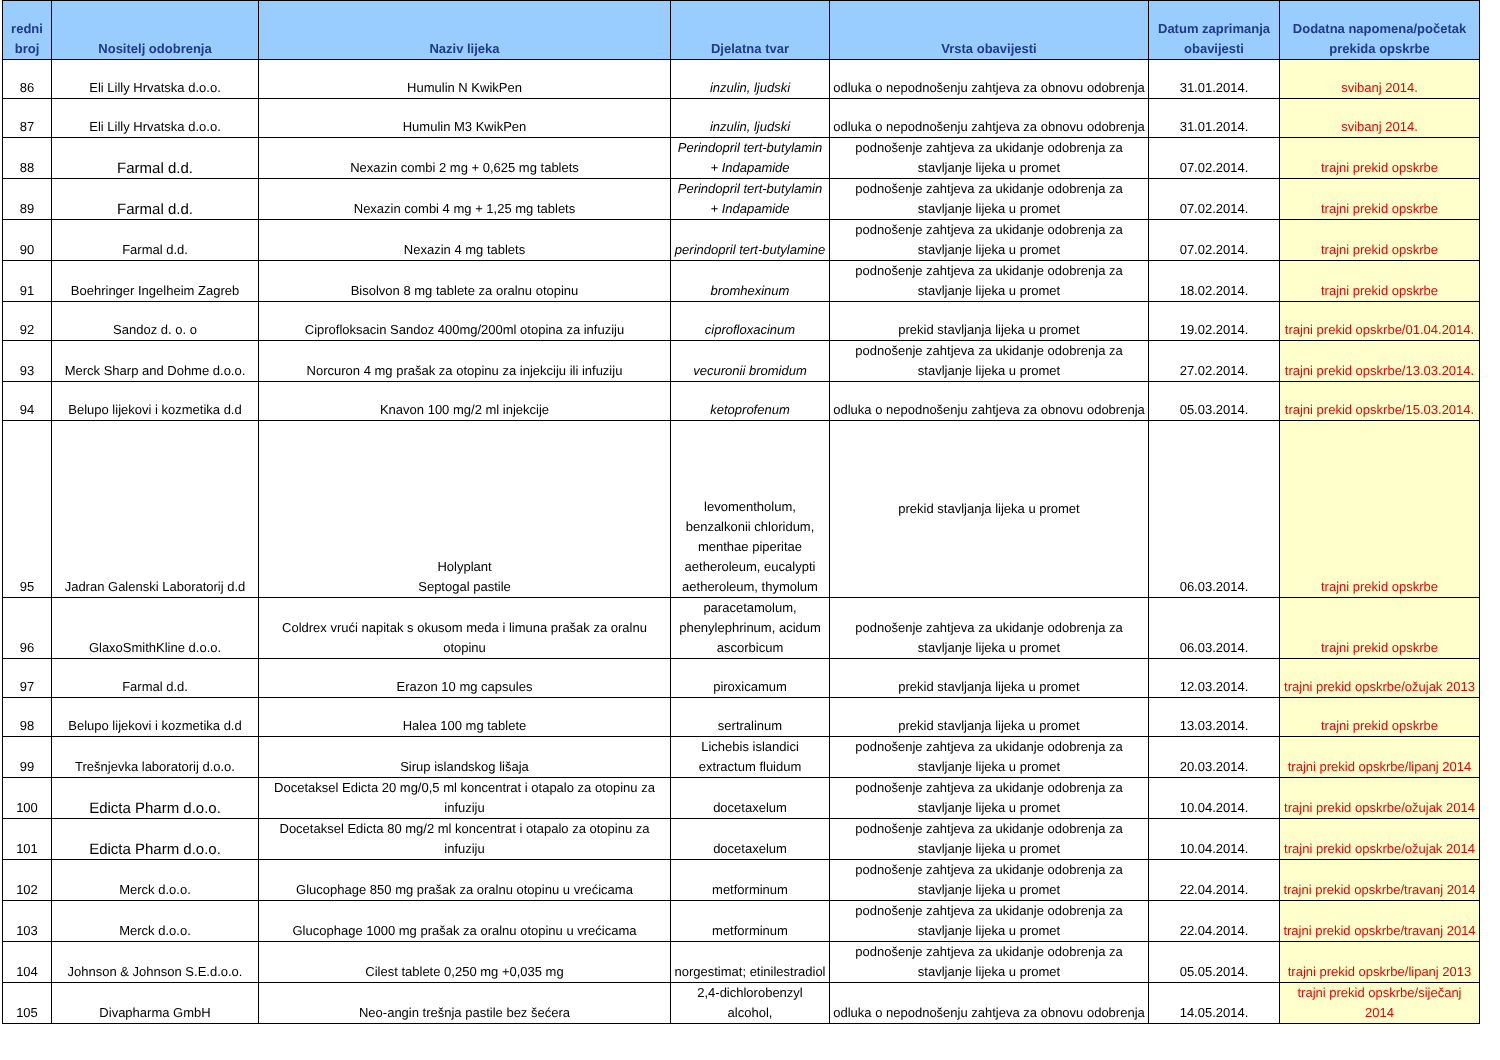| redni broj | Nositelj odobrenja | Naziv lijeka | Djelatna tvar | Vrsta obavijesti | Datum zaprimanja obavijesti | Dodatna napomena/početak prekida opskrbe |
| --- | --- | --- | --- | --- | --- | --- |
| 86 | Eli Lilly Hrvatska d.o.o. | Humulin N KwikPen | inzulin, ljudski | odluka o nepodnošenju zahtjeva za obnovu odobrenja | 31.01.2014. | svibanj 2014. |
| 87 | Eli Lilly Hrvatska d.o.o. | Humulin M3 KwikPen | inzulin, ljudski | odluka o nepodnošenju zahtjeva za obnovu odobrenja | 31.01.2014. | svibanj 2014. |
| 88 | Farmal d.d. | Nexazin combi 2 mg + 0,625 mg tablets | Perindopril tert-butylamin + Indapamide | podnošenje zahtjeva za ukidanje odobrenja za stavljanje lijeka u promet | 07.02.2014. | trajni prekid opskrbe |
| 89 | Farmal d.d. | Nexazin combi 4 mg + 1,25 mg tablets | Perindopril tert-butylamin + Indapamide | podnošenje zahtjeva za ukidanje odobrenja za stavljanje lijeka u promet | 07.02.2014. | trajni prekid opskrbe |
| 90 | Farmal d.d. | Nexazin 4 mg tablets | perindopril tert-butylamine | podnošenje zahtjeva za ukidanje odobrenja za stavljanje lijeka u promet | 07.02.2014. | trajni prekid opskrbe |
| 91 | Boehringer Ingelheim Zagreb | Bisolvon 8 mg tablete za oralnu otopinu | bromhexinum | podnošenje zahtjeva za ukidanje odobrenja za stavljanje lijeka u promet | 18.02.2014. | trajni prekid opskrbe |
| 92 | Sandoz d. o. o | Ciprofloksacin Sandoz 400mg/200ml otopina za infuziju | ciprofloxacinum | prekid stavljanja lijeka u promet | 19.02.2014. | trajni prekid opskrbe/01.04.2014. |
| 93 | Merck Sharp and Dohme d.o.o. | Norcuron 4 mg prašak za otopinu za injekciju ili infuziju | vecuronii bromidum | podnošenje zahtjeva za ukidanje odobrenja za stavljanje lijeka u promet | 27.02.2014. | trajni prekid opskrbe/13.03.2014. |
| 94 | Belupo lijekovi i kozmetika d.d | Knavon 100 mg/2 ml injekcije | ketoprofenum | odluka o nepodnošenju zahtjeva za obnovu odobrenja | 05.03.2014. | trajni prekid opskrbe/15.03.2014. |
| 95 | Jadran Galenski Laboratorij d.d | Holyplant Septogal pastile | levomentholum, benzalkonii chloridum, menthae piperitae aetheroleum, eucalypti aetheroleum, thymolum | prekid stavljanja lijeka u promet | 06.03.2014. | trajni prekid opskrbe |
| 96 | GlaxoSmithKline d.o.o. | Coldrex vrući napitak s okusom meda i limuna prašak za oralnu otopinu | paracetamolum, phenylephrinum, acidum ascorbicum | podnošenje zahtjeva za ukidanje odobrenja za stavljanje lijeka u promet | 06.03.2014. | trajni prekid opskrbe |
| 97 | Farmal d.d. | Erazon 10 mg capsules | piroxicamum | prekid stavljanja lijeka u promet | 12.03.2014. | trajni prekid opskrbe/ožujak 2013 |
| 98 | Belupo lijekovi i kozmetika d.d | Halea 100 mg tablete | sertralinum | prekid stavljanja lijeka u promet | 13.03.2014. | trajni prekid opskrbe |
| 99 | Trešnjevka laboratorij d.o.o. | Sirup islandskog lišaja | Lichebis islandici extractum fluidum | podnošenje zahtjeva za ukidanje odobrenja za stavljanje lijeka u promet | 20.03.2014. | trajni prekid opskrbe/lipanj 2014 |
| 100 | Edicta Pharm d.o.o. | Docetaksel Edicta 20 mg/0,5 ml koncentrat i otapalo za otopinu za infuziju | docetaxelum | podnošenje zahtjeva za ukidanje odobrenja za stavljanje lijeka u promet | 10.04.2014. | trajni prekid opskrbe/ožujak 2014 |
| 101 | Edicta Pharm d.o.o. | Docetaksel Edicta 80 mg/2 ml koncentrat i otapalo za otopinu za infuziju | docetaxelum | podnošenje zahtjeva za ukidanje odobrenja za stavljanje lijeka u promet | 10.04.2014. | trajni prekid opskrbe/ožujak 2014 |
| 102 | Merck d.o.o. | Glucophage 850 mg prašak za oralnu otopinu u vrećicama | metforminum | podnošenje zahtjeva za ukidanje odobrenja za stavljanje lijeka u promet | 22.04.2014. | trajni prekid opskrbe/travanj 2014 |
| 103 | Merck d.o.o. | Glucophage 1000 mg prašak za oralnu otopinu u vrećicama | metforminum | podnošenje zahtjeva za ukidanje odobrenja za stavljanje lijeka u promet | 22.04.2014. | trajni prekid opskrbe/travanj 2014 |
| 104 | Johnson & Johnson S.E.d.o.o. | Cilest tablete 0,250 mg +0,035 mg | norgestimat; etinilestradiol | podnošenje zahtjeva za ukidanje odobrenja za stavljanje lijeka u promet | 05.05.2014. | trajni prekid opskrbe/lipanj 2013 |
| 105 | Divapharma GmbH | Neo-angin trešnja pastile bez šećera | 2,4-dichlorobenzyl alcohol, | odluka o nepodnošenju zahtjeva za obnovu odobrenja | 14.05.2014. | trajni prekid opskrbe/siječanj 2014 |